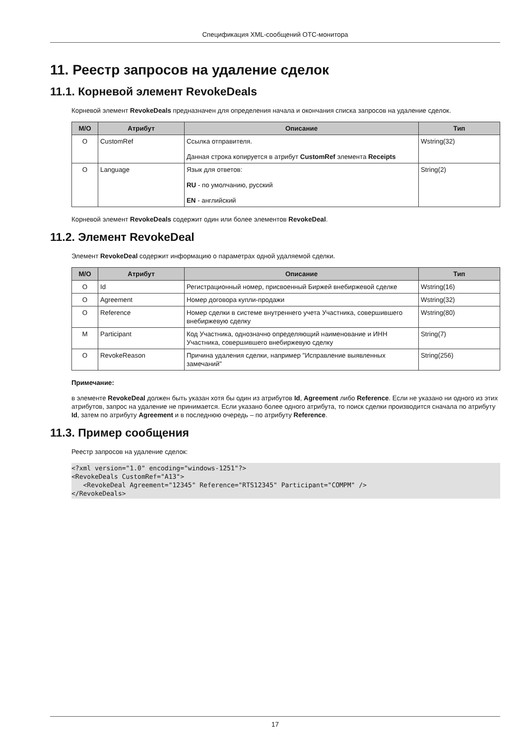Спецификация XML-сообщений OTC-монитора
11. Реестр запросов на удаление сделок
11.1. Корневой элемент RevokeDeals
Корневой элемент RevokeDeals предназначен для определения начала и окончания списка запросов на удаление сделок.
| M/O | Атрибут | Описание | Тип |
| --- | --- | --- | --- |
| O | CustomRef | Ссылка отправителя. Данная строка копируется в атрибут CustomRef элемента Receipts | Wstring(32) |
| O | Language | Язык для ответов: RU - по умолчанию, русский EN - английский | String(2) |
Корневой элемент RevokeDeals содержит один или более элементов RevokeDeal.
11.2. Элемент RevokeDeal
Элемент RevokeDeal содержит информацию о параметрах одной удаляемой сделки.
| M/O | Атрибут | Описание | Тип |
| --- | --- | --- | --- |
| O | Id | Регистрационный номер, присвоенный Биржей внебиржевой сделке | Wstring(16) |
| O | Agreement | Номер договора купли-продажи | Wstring(32) |
| O | Reference | Номер сделки в системе внутреннего учета Участника, совершившего внебиржевую сделку | Wstring(80) |
| M | Participant | Код Участника, однозначно определяющий наименование и ИНН Участника, совершившего внебиржевую сделку | String(7) |
| O | RevokeReason | Причина удаления сделки, например "Исправление выявленных замечаний" | String(256) |
Примечание:
в элементе RevokeDeal должен быть указан хотя бы один из атрибутов Id, Agreement либо Reference. Если не указано ни одного из этих атрибутов, запрос на удаление не принимается. Если указано более одного атрибута, то поиск сделки производится сначала по атрибуту Id, затем по атрибуту Agreement и в последнюю очередь – по атрибуту Reference.
11.3. Пример сообщения
Реестр запросов на удаление сделок:
<?xml version="1.0" encoding="windows-1251"?>
<RevokeDeals CustomRef="A13">
   <RevokeDeal Agreement="12345" Reference="RTS12345" Participant="COMPM" />
</RevokeDeals>
17